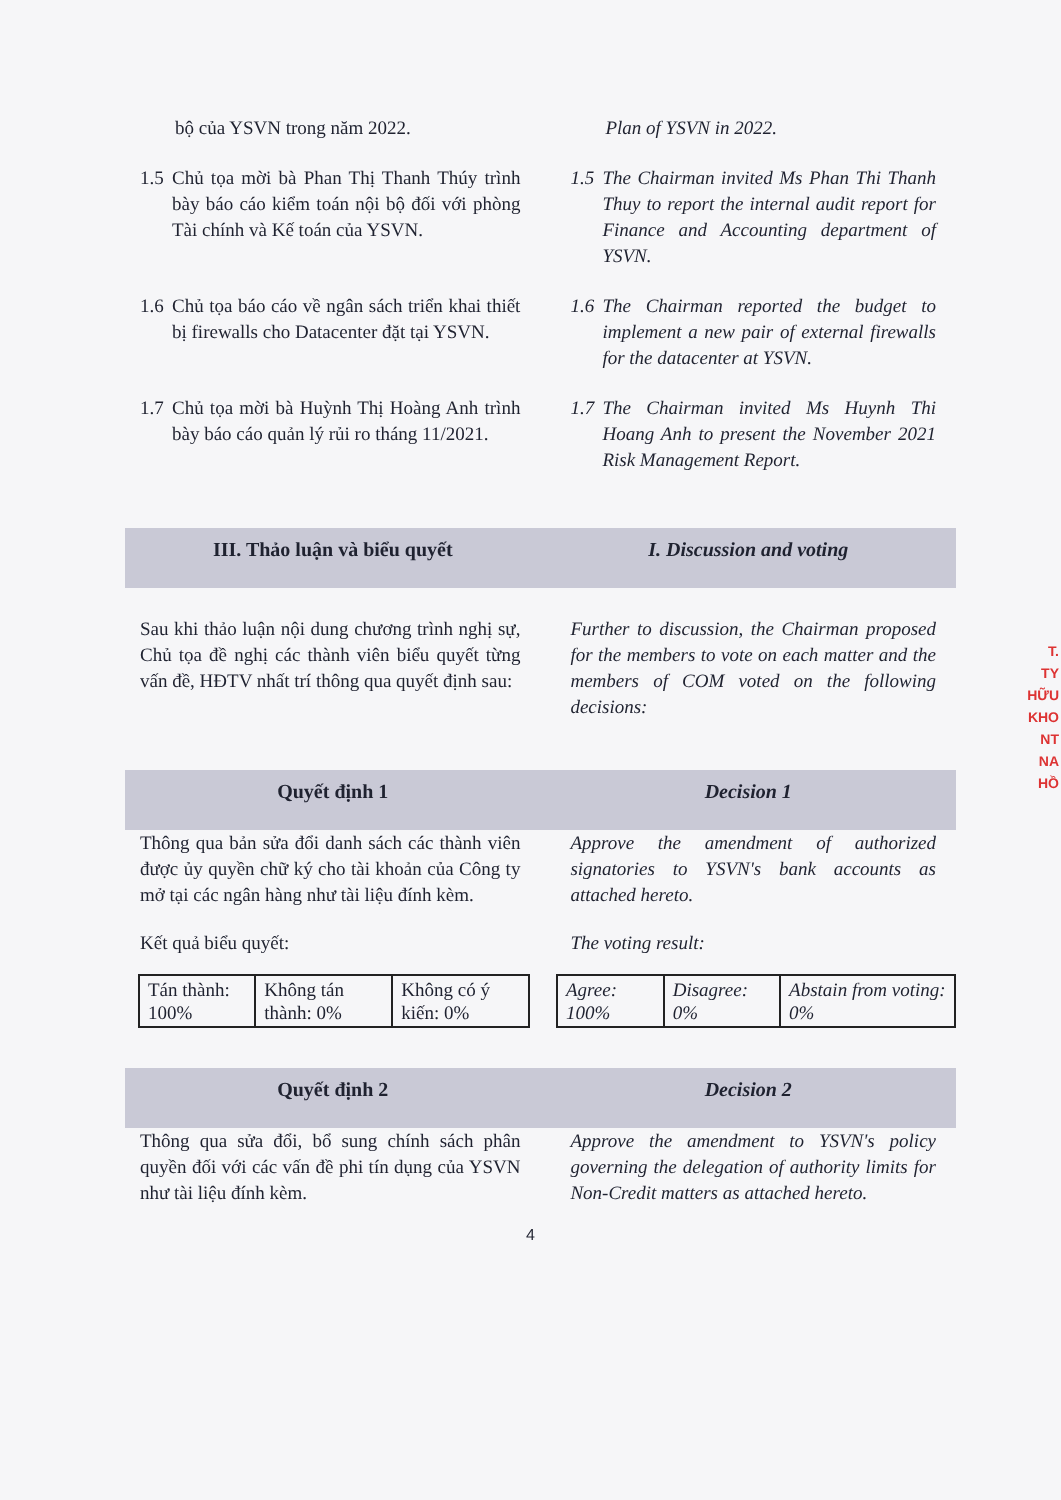bộ của YSVN trong năm 2022. Plan of YSVN in 2022.
1.5
Chủ tọa mời bà Phan Thị Thanh Thúy trình bày báo cáo kiểm toán nội bộ đối với phòng Tài chính và Kế toán của YSVN.
1.5
The Chairman invited Ms Phan Thi Thanh Thuy to report the internal audit report for Finance and Accounting department of YSVN.
1.6
Chủ tọa báo cáo về ngân sách triển khai thiết bị firewalls cho Datacenter đặt tại YSVN.
1.6
The Chairman reported the budget to implement a new pair of external firewalls for the datacenter at YSVN.
1.7
Chủ tọa mời bà Huỳnh Thị Hoàng Anh trình bày báo cáo quản lý rủi ro tháng 11/2021.
1.7
The Chairman invited Ms Huynh Thi Hoang Anh to present the November 2021 Risk Management Report.
III. Thảo luận và biểu quyết I. Discussion and voting
Sau khi thảo luận nội dung chương trình nghị sự, Chủ tọa đề nghị các thành viên biểu quyết từng vấn đề, HĐTV nhất trí thông qua quyết định sau:
Further to discussion, the Chairman proposed for the members to vote on each matter and the members of COM voted on the following decisions:
Quyết định 1 Decision 1
Thông qua bản sửa đổi danh sách các thành viên được ủy quyền chữ ký cho tài khoản của Công ty mở tại các ngân hàng như tài liệu đính kèm.
Approve the amendment of authorized signatories to YSVN's bank accounts as attached hereto.
Kết quả biểu quyết: The voting result:
| Tán thành: 100% | Không tán thành: 0% | Không có ý kiến: 0% |
| Agree: 100% | Disagree: 0% | Abstain from voting: 0% |
Quyết định 2 Decision 2
Thông qua sửa đổi, bổ sung chính sách phân quyền đối với các vấn đề phi tín dụng của YSVN như tài liệu đính kèm.
Approve the amendment to YSVN's policy governing the delegation of authority limits for Non-Credit matters as attached hereto.
4
T.
TY
HỮU
KHO
NT
NA
HỒ